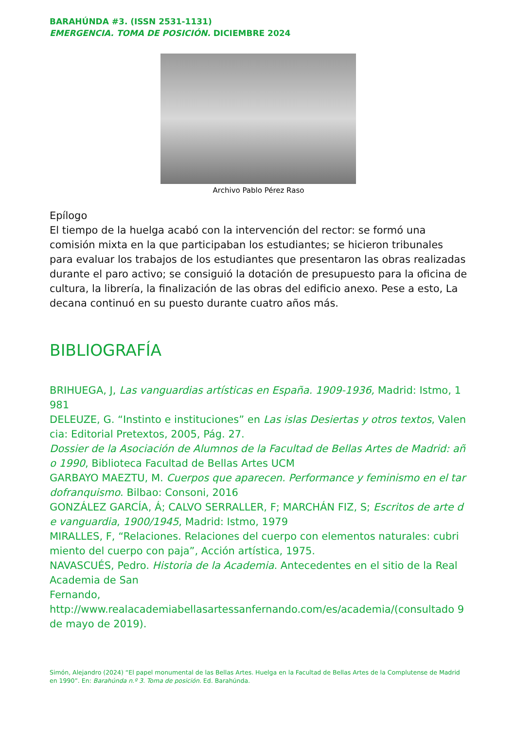BARAHÚNDA #3. (ISSN 2531-1131)
EMERGENCIA. TOMA DE POSICIÓN. DICIEMBRE 2024
Archivo Pablo Pérez Raso
Epílogo
El tiempo de la huelga acabó con la intervención del rector: se formó una comisión mixta en la que participaban los estudiantes; se hicieron tribunales para evaluar los trabajos de los estudiantes que presentaron las obras realizadas durante el paro activo; se consiguió la dotación de presupuesto para la oficina de cultura, la librería, la finalización de las obras del edificio anexo. Pese a esto, La decana continuó en su puesto durante cuatro años más.
BIBLIOGRAFÍA
BRIHUEGA, J, Las vanguardias artísticas en España. 1909-1936, Madrid: Istmo, 1981
DELEUZE, G. “Instinto e instituciones” en Las islas Desiertas y otros textos, Valencia: Editorial Pretextos, 2005, Pág. 27.
Dossier de la Asociación de Alumnos de la Facultad de Bellas Artes de Madrid: año 1990, Biblioteca Facultad de Bellas Artes UCM
GARBAYO MAEZTU, M. Cuerpos que aparecen. Performance y feminismo en el tardofranquismo. Bilbao: Consoni, 2016
GONZÁLEZ GARCÍA, Á; CALVO SERRALLER, F; MARCHÁN FIZ, S; Escritos de arte de vanguardia, 1900/1945, Madrid: Istmo, 1979
MIRALLES, F, “Relaciones. Relaciones del cuerpo con elementos naturales: cubrimiento del cuerpo con paja”, Acción artística, 1975.
NAVASCUÉS, Pedro. Historia de la Academia. Antecedentes en el sitio de la Real Academia de San
Fernando,
http://www.realacademiabellasartessanfernando.com/es/academia/(consultado 9 de mayo de 2019).
Simón, Alejandro (2024) “El papel monumental de las Bellas Artes. Huelga en la Facultad de Bellas Artes de la Complutense de Madrid en 1990”. En: Barahúnda n.º 3. Toma de posición. Ed. Barahúnda.